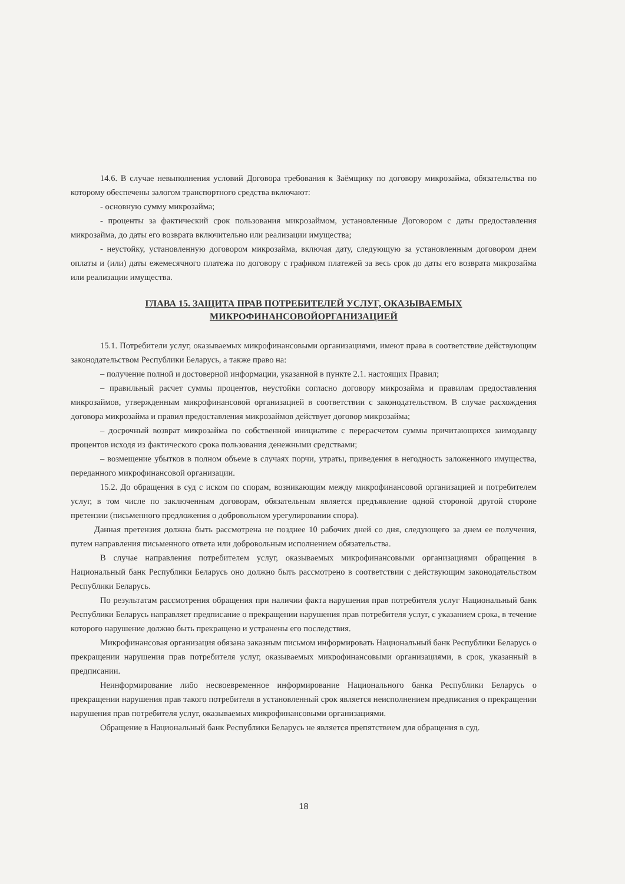14.6. В случае невыполнения условий Договора требования к Заёмщику по договору микрозайма, обязательства по которому обеспечены залогом транспортного средства включают:
- основную сумму микрозайма;
- проценты за фактический срок пользования микрозаймом, установленные Договором с даты предоставления микрозайма, до даты его возврата включительно или реализации имущества;
- неустойку, установленную договором микрозайма, включая дату, следующую за установленным договором днем оплаты и (или) даты ежемесячного платежа по договору с графиком платежей за весь срок до даты его возврата микрозайма или реализации имущества.
ГЛАВА 15. ЗАЩИТА ПРАВ ПОТРЕБИТЕЛЕЙ УСЛУГ, ОКАЗЫВАЕМЫХ МИКРОФИНАНСОВОЙОРГАНИЗАЦИЕЙ
15.1. Потребители услуг, оказываемых микрофинансовыми организациями, имеют права в соответствие действующим законодательством Республики Беларусь, а также право на:
– получение полной и достоверной информации, указанной в пункте 2.1. настоящих Правил;
– правильный расчет суммы процентов, неустойки согласно договору микрозайма и правилам предоставления микрозаймов, утвержденным микрофинансовой организацией в соответствии с законодательством. В случае расхождения договора микрозайма и правил предоставления микрозаймов действует договор микрозайма;
– досрочный возврат микрозайма по собственной инициативе с перерасчетом суммы причитающихся заимодавцу процентов исходя из фактического срока пользования денежными средствами;
– возмещение убытков в полном объеме в случаях порчи, утраты, приведения в негодность заложенного имущества, переданного микрофинансовой организации.
15.2. До обращения в суд с иском по спорам, возникающим между микрофинансовой организацией и потребителем услуг, в том числе по заключенным договорам, обязательным является предъявление одной стороной другой стороне претензии (письменного предложения о добровольном урегулировании спора).
Данная претензия должна быть рассмотрена не позднее 10 рабочих дней со дня, следующего за днем ее получения, путем направления письменного ответа или добровольным исполнением обязательства.
В случае направления потребителем услуг, оказываемых микрофинансовыми организациями обращения в Национальный банк Республики Беларусь оно должно быть рассмотрено в соответствии с действующим законодательством Республики Беларусь.
По результатам рассмотрения обращения при наличии факта нарушения прав потребителя услуг Национальный банк Республики Беларусь направляет предписание о прекращении нарушения прав потребителя услуг, с указанием срока, в течение которого нарушение должно быть прекращено и устранены его последствия.
Микрофинансовая организация обязана заказным письмом информировать Национальный банк Республики Беларусь о прекращении нарушения прав потребителя услуг, оказываемых микрофинансовыми организациями, в срок, указанный в предписании.
Неинформирование либо несвоевременное информирование Национального банка Республики Беларусь о прекращении нарушения прав такого потребителя в установленный срок является неисполнением предписания о прекращении нарушения прав потребителя услуг, оказываемых микрофинансовыми организациями.
Обращение в Национальный банк Республики Беларусь не является препятствием для обращения в суд.
18